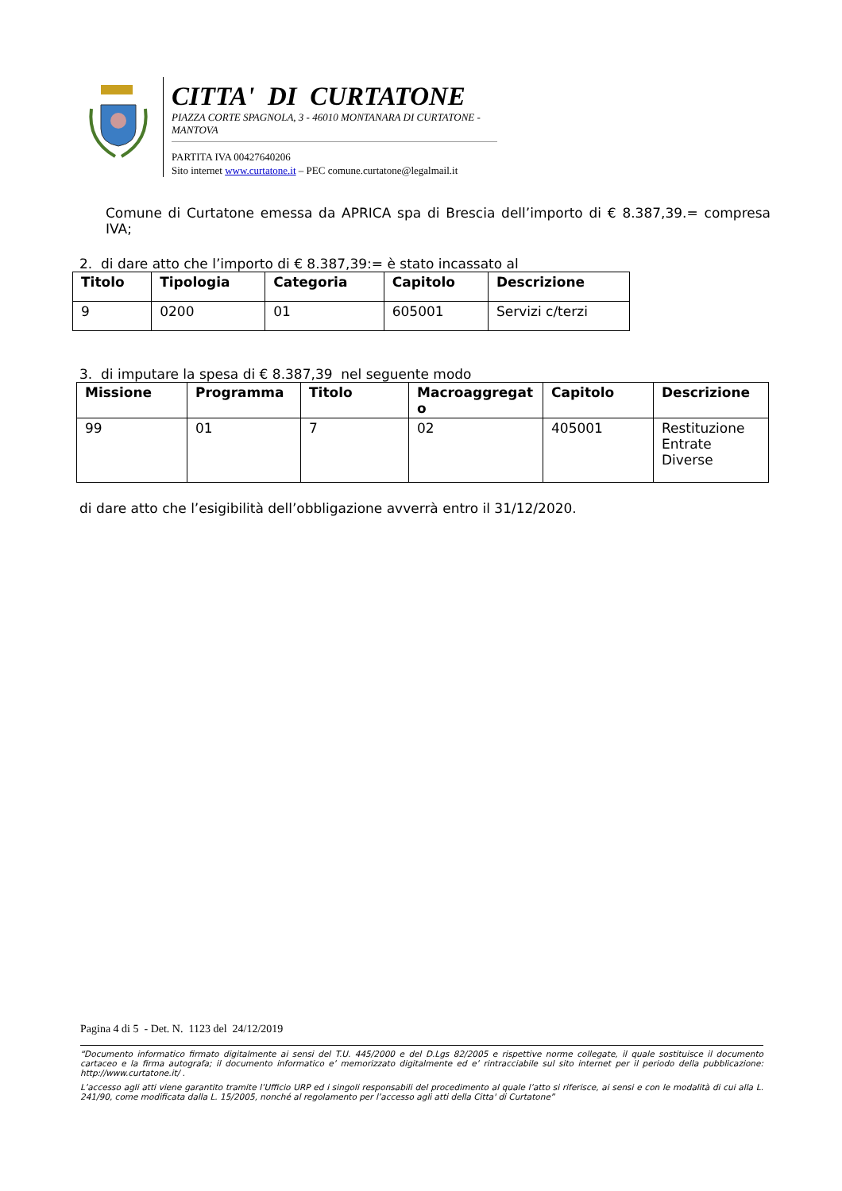CITTA' DI CURTATONE
PIAZZA CORTE SPAGNOLA, 3 - 46010 MONTANARA DI CURTATONE - MANTOVA
PARTITA IVA 00427640206
Sito internet www.curtatone.it – PEC comune.curtatone@legalmail.it
Comune di Curtatone emessa da APRICA spa di Brescia dell’importo di € 8.387,39.= compresa IVA;
2. di dare atto che l’importo di € 8.387,39:= è stato incassato al
| Titolo | Tipologia | Categoria | Capitolo | Descrizione |
| --- | --- | --- | --- | --- |
| 9 | 0200 | 01 | 605001 | Servizi c/terzi |
3. di imputare la spesa di € 8.387,39 nel seguente modo
| Missione | Programma | Titolo | Macroaggregat o | Capitolo | Descrizione |
| --- | --- | --- | --- | --- | --- |
| 99 | 01 | 7 | 02 | 405001 | Restituzione Entrate Diverse |
di dare atto che l’esigibilità dell’obbligazione avverrà entro il 31/12/2020.
Pagina 4 di 5 - Det. N. 1123 del 24/12/2019
“Documento informatico firmato digitalmente ai sensi del T.U. 445/2000 e del D.Lgs 82/2005 e rispettive norme collegate, il quale sostituisce il documento cartaceo e la firma autografa; il documento informatico e’ memorizzato digitalmente ed e’ rintracciabile sul sito internet per il periodo della pubblicazione: http://www.curtatone.it/ .
L’accesso agli atti viene garantito tramite l’Ufficio URP ed i singoli responsabili del procedimento al quale l’atto si riferisce, ai sensi e con le modalità di cui alla L. 241/90, come modificata dalla L. 15/2005, nonché al regolamento per l’accesso agli atti della Citta' di Curtatone”